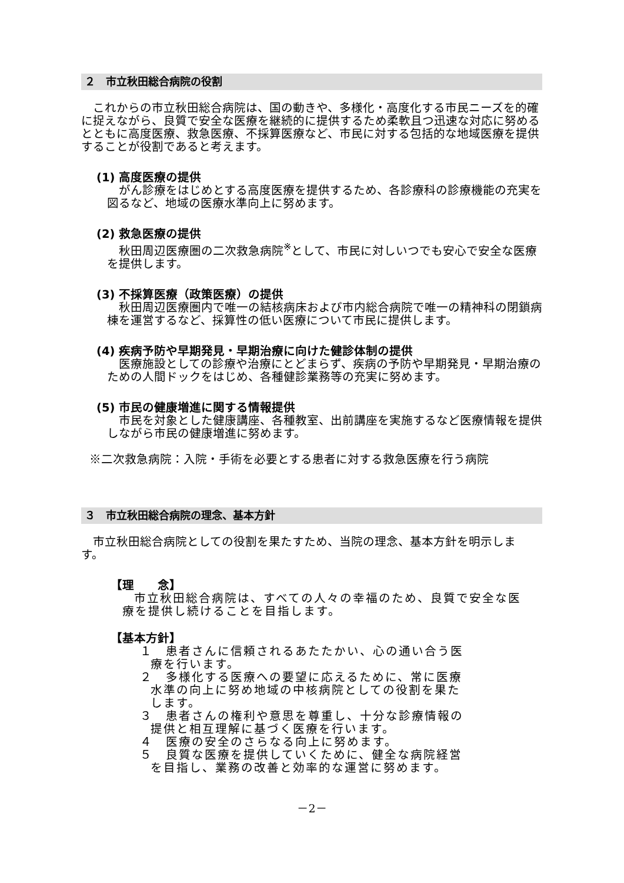２　市立秋田総合病院の役割
これからの市立秋田総合病院は、国の動きや、多様化・高度化する市民ニーズを的確に捉えながら、良質で安全な医療を継続的に提供するため柔軟且つ迅速な対応に努めるとともに高度医療、救急医療、不採算医療など、市民に対する包括的な地域医療を提供することが役割であると考えます。
(1) 高度医療の提供
がん診療をはじめとする高度医療を提供するため、各診療科の診療機能の充実を図るなど、地域の医療水準向上に努めます。
(2) 救急医療の提供
秋田周辺医療圏の二次救急病院<sup>※</sup>として、市民に対しいつでも安心で安全な医療を提供します。
(3) 不採算医療（政策医療）の提供
秋田周辺医療圏内で唯一の結核病床および市内総合病院で唯一の精神科の閉鎖病棟を運営するなど、採算性の低い医療について市民に提供します。
(4) 疾病予防や早期発見・早期治療に向けた健診体制の提供
医療施設としての診療や治療にとどまらず、疾病の予防や早期発見・早期治療のための人間ドックをはじめ、各種健診業務等の充実に努めます。
(5) 市民の健康増進に関する情報提供
市民を対象とした健康講座、各種教室、出前講座を実施するなど医療情報を提供しながら市民の健康増進に努めます。
※二次救急病院：入院・手術を必要とする患者に対する救急医療を行う病院
３　市立秋田総合病院の理念、基本方針
市立秋田総合病院としての役割を果たすため、当院の理念、基本方針を明示します。
【理　　念】
市立秋田総合病院は、すべての人々の幸福のため、良質で安全な医療を提供し続けることを目指します。
【基本方針】
１　患者さんに信頼されるあたたかい、心の通い合う医療を行います。
２　多様化する医療への要望に応えるために、常に医療水準の向上に努め地域の中核病院としての役割を果たします。
３　患者さんの権利や意思を尊重し、十分な診療情報の提供と相互理解に基づく医療を行います。
４　医療の安全のさらなる向上に努めます。
５　良質な医療を提供していくために、健全な病院経営を目指し、業務の改善と効率的な運営に努めます。
－2－